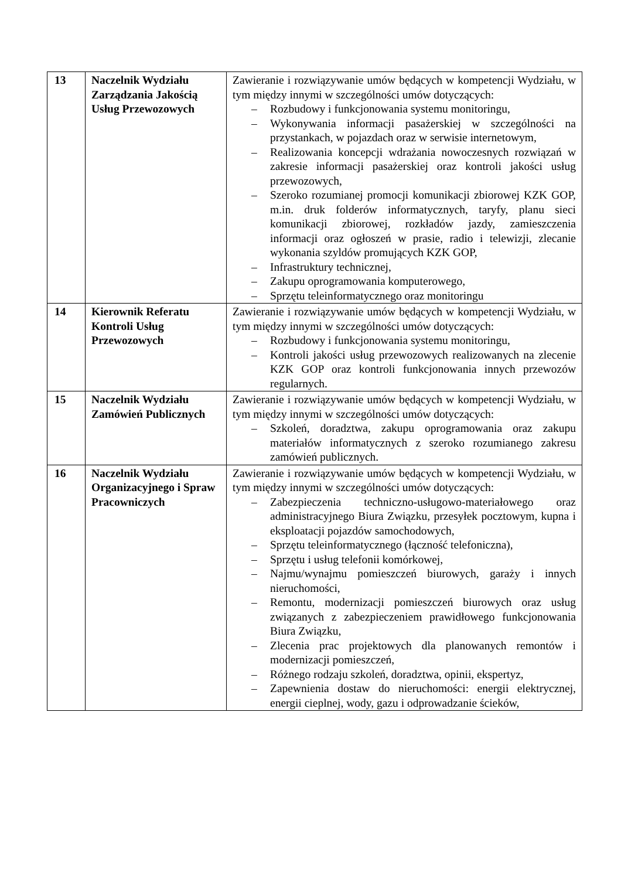| 13 | Naczelnik Wydziału Zarządzania Jakością Usług Przewozowych | Zawieranie i rozwiązywanie umów będących w kompetencji Wydziału, w tym między innymi w szczególności umów dotyczących: – Rozbudowy i funkcjonowania systemu monitoringu, – Wykonywania informacji pasażerskiej w szczególności na przystankach, w pojazdach oraz w serwisie internetowym, – Realizowania koncepcji wdrażania nowoczesnych rozwiązań w zakresie informacji pasażerskiej oraz kontroli jakości usług przewozowych, – Szeroko rozumianej promocji komunikacji zbiorowej KZK GOP, m.in. druk folderów informatycznych, taryfy, planu sieci komunikacji zbiorowej, rozkładów jazdy, zamieszczenia informacji oraz ogłoszeń w prasie, radio i telewizji, zlecanie wykonania szyldów promujących KZK GOP, – Infrastruktury technicznej, – Zakupu oprogramowania komputerowego, – Sprzętu teleinformatycznego oraz monitoringu |
| 14 | Kierownik Referatu Kontroli Usług Przewozowych | Zawieranie i rozwiązywanie umów będących w kompetencji Wydziału, w tym między innymi w szczególności umów dotyczących: – Rozbudowy i funkcjonowania systemu monitoringu, – Kontroli jakości usług przewozowych realizowanych na zlecenie KZK GOP oraz kontroli funkcjonowania innych przewozów regularnych. |
| 15 | Naczelnik Wydziału Zamówień Publicznych | Zawieranie i rozwiązywanie umów będących w kompetencji Wydziału, w tym między innymi w szczególności umów dotyczących: – Szkoleń, doradztwa, zakupu oprogramowania oraz zakupu materiałów informatycznych z szeroko rozumianego zakresu zamówień publicznych. |
| 16 | Naczelnik Wydziału Organizacyjnego i Spraw Pracowniczych | Zawieranie i rozwiązywanie umów będących w kompetencji Wydziału, w tym między innymi w szczególności umów dotyczących: – Zabezpieczenia techniczno-usługowo-materiałowego oraz administracyjnego Biura Związku, przesyłek pocztowym, kupna i eksploatacji pojazdów samochodowych, – Sprzętu teleinformatycznego (łączność telefoniczna), – Sprzętu i usług telefonii komórkowej, – Najmu/wynajmu pomieszczeń biurowych, garaży i innych nieruchomości, – Remontu, modernizacji pomieszczeń biurowych oraz usług związanych z zabezpieczeniem prawidłowego funkcjonowania Biura Związku, – Zlecenia prac projektowych dla planowanych remontów i modernizacji pomieszczeń, – Różnego rodzaju szkoleń, doradztwa, opinii, ekspertyz, – Zapewnienia dostaw do nieruchomości: energii elektrycznej, energii cieplnej, wody, gazu i odprowadzanie ścieków, |